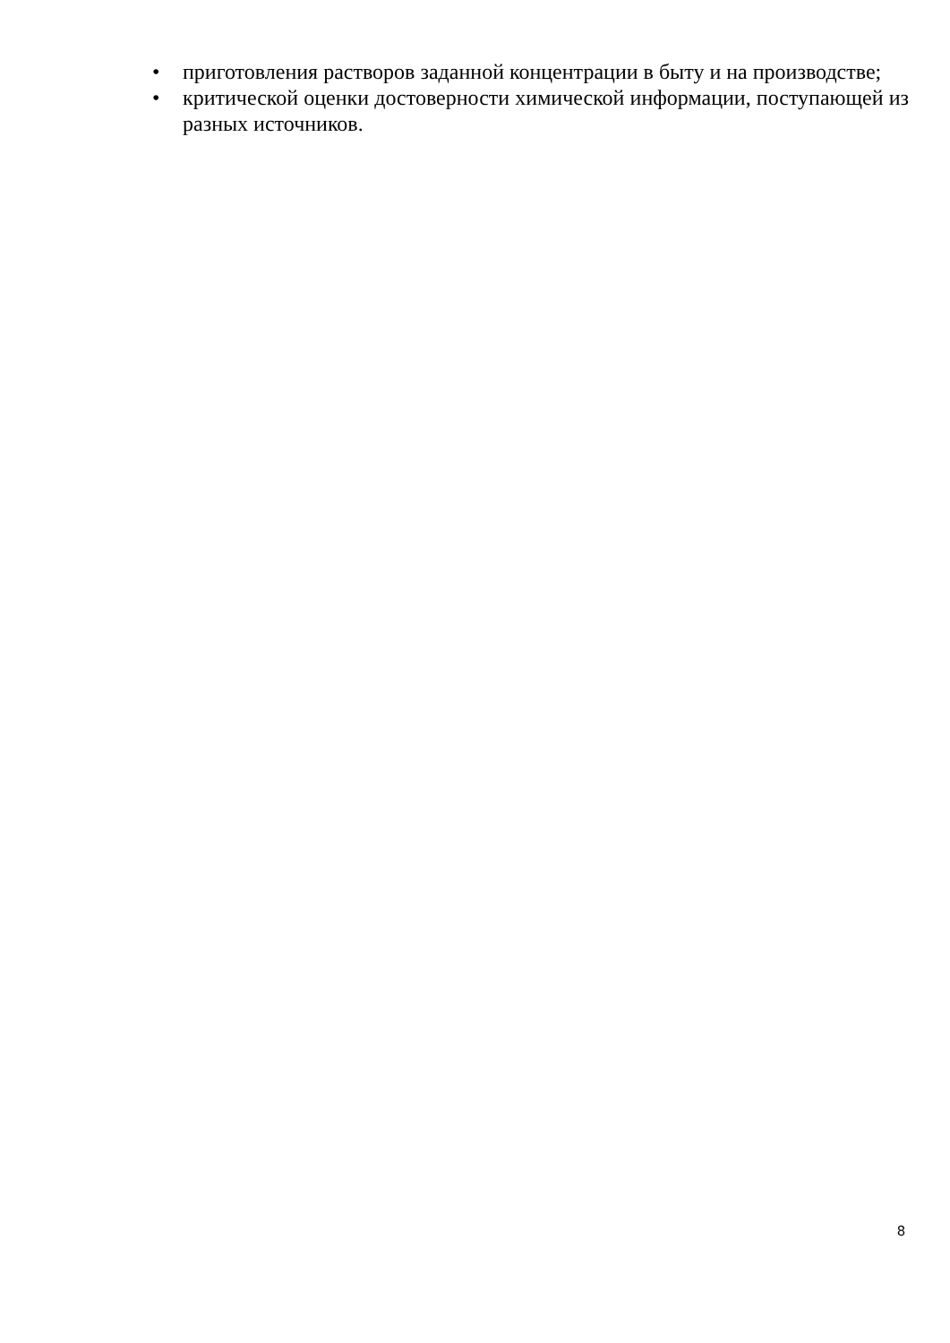• приготовления растворов заданной концентрации в быту и на производстве;
• критической оценки достоверности химической информации, поступающей из разных источников.
8